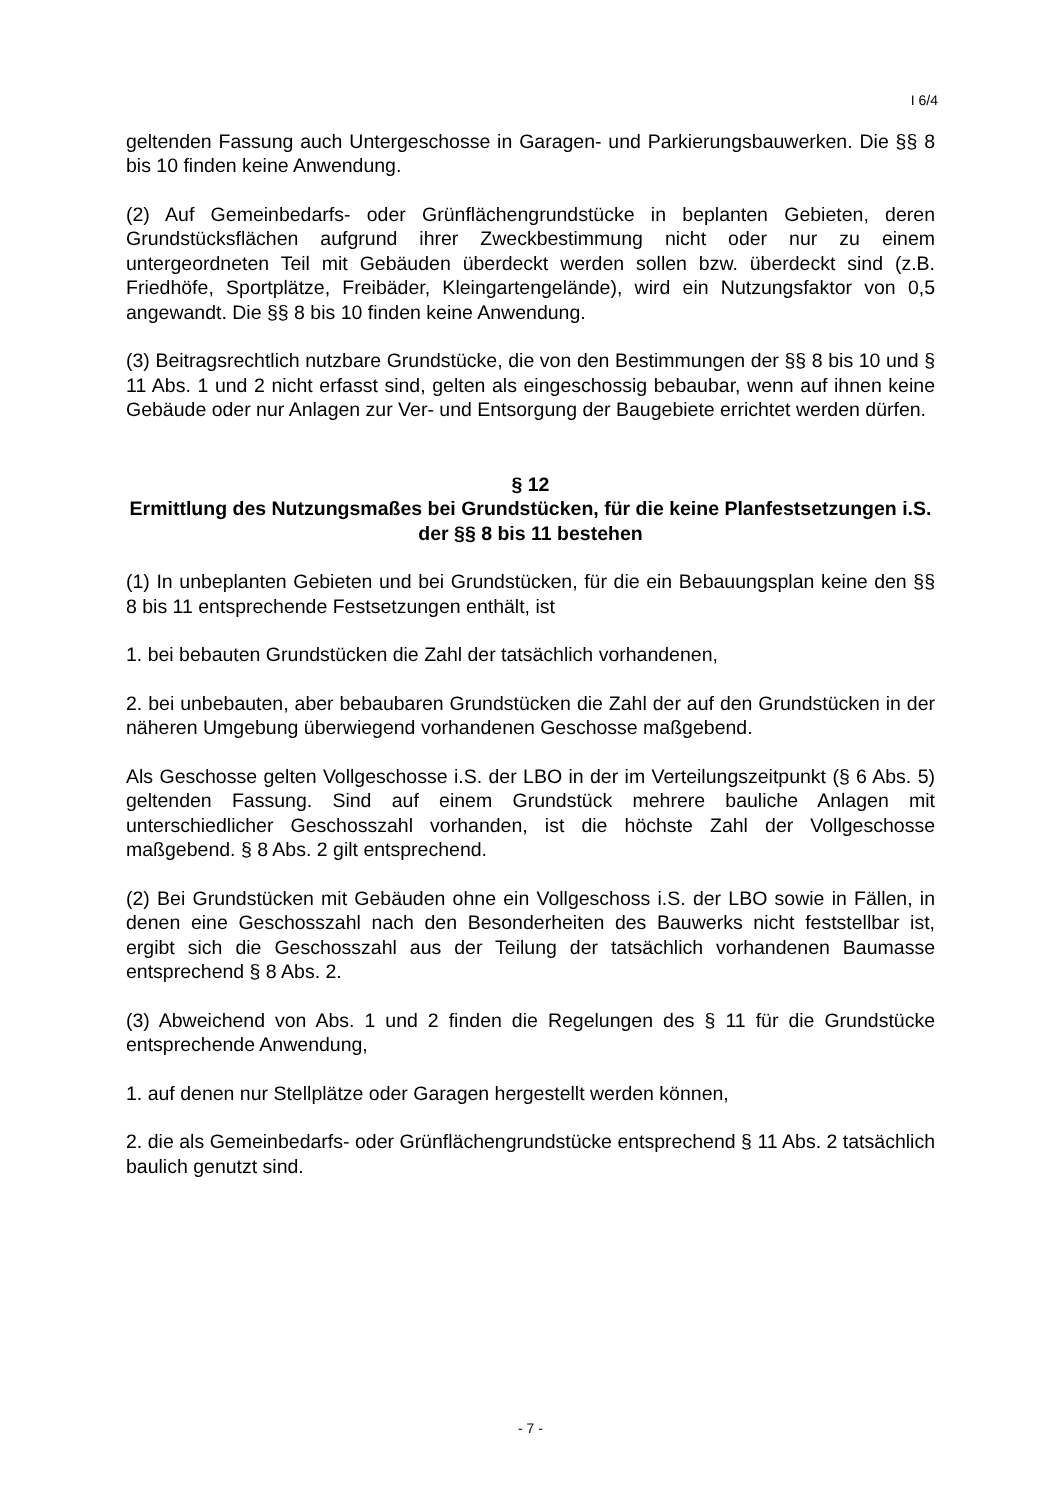I 6/4
geltenden Fassung auch Untergeschosse in Garagen- und Parkierungsbauwerken. Die §§ 8 bis 10 finden keine Anwendung.
(2) Auf Gemeinbedarfs- oder Grünflächengrundstücke in beplanten Gebieten, deren Grundstücksflächen aufgrund ihrer Zweckbestimmung nicht oder nur zu einem untergeordneten Teil mit Gebäuden überdeckt werden sollen bzw. überdeckt sind (z.B. Friedhöfe, Sportplätze, Freibäder, Kleingartengelände), wird ein Nutzungsfaktor von 0,5 angewandt. Die §§ 8 bis 10 finden keine Anwendung.
(3) Beitragsrechtlich nutzbare Grundstücke, die von den Bestimmungen der §§ 8 bis 10 und § 11 Abs. 1 und 2 nicht erfasst sind, gelten als eingeschossig bebaubar, wenn auf ihnen keine Gebäude oder nur Anlagen zur Ver- und Entsorgung der Baugebiete errichtet werden dürfen.
§ 12
Ermittlung des Nutzungsmaßes bei Grundstücken, für die keine Planfestsetzungen i.S. der §§ 8 bis 11 bestehen
(1) In unbeplanten Gebieten und bei Grundstücken, für die ein Bebauungsplan keine den §§ 8 bis 11 entsprechende Festsetzungen enthält, ist
1. bei bebauten Grundstücken die Zahl der tatsächlich vorhandenen,
2. bei unbebauten, aber bebaubaren Grundstücken die Zahl der auf den Grundstücken in der näheren Umgebung überwiegend vorhandenen Geschosse maßgebend.
Als Geschosse gelten Vollgeschosse i.S. der LBO in der im Verteilungszeitpunkt (§ 6 Abs. 5) geltenden Fassung. Sind auf einem Grundstück mehrere bauliche Anlagen mit unterschiedlicher Geschosszahl vorhanden, ist die höchste Zahl der Vollgeschosse maßgebend. § 8 Abs. 2 gilt entsprechend.
(2) Bei Grundstücken mit Gebäuden ohne ein Vollgeschoss i.S. der LBO sowie in Fällen, in denen eine Geschosszahl nach den Besonderheiten des Bauwerks nicht feststellbar ist, ergibt sich die Geschosszahl aus der Teilung der tatsächlich vorhandenen Baumasse entsprechend § 8 Abs. 2.
(3) Abweichend von Abs. 1 und 2 finden die Regelungen des § 11 für die Grundstücke entsprechende Anwendung,
1. auf denen nur Stellplätze oder Garagen hergestellt werden können,
2. die als Gemeinbedarfs- oder Grünflächengrundstücke entsprechend § 11 Abs. 2 tatsächlich baulich genutzt sind.
- 7 -